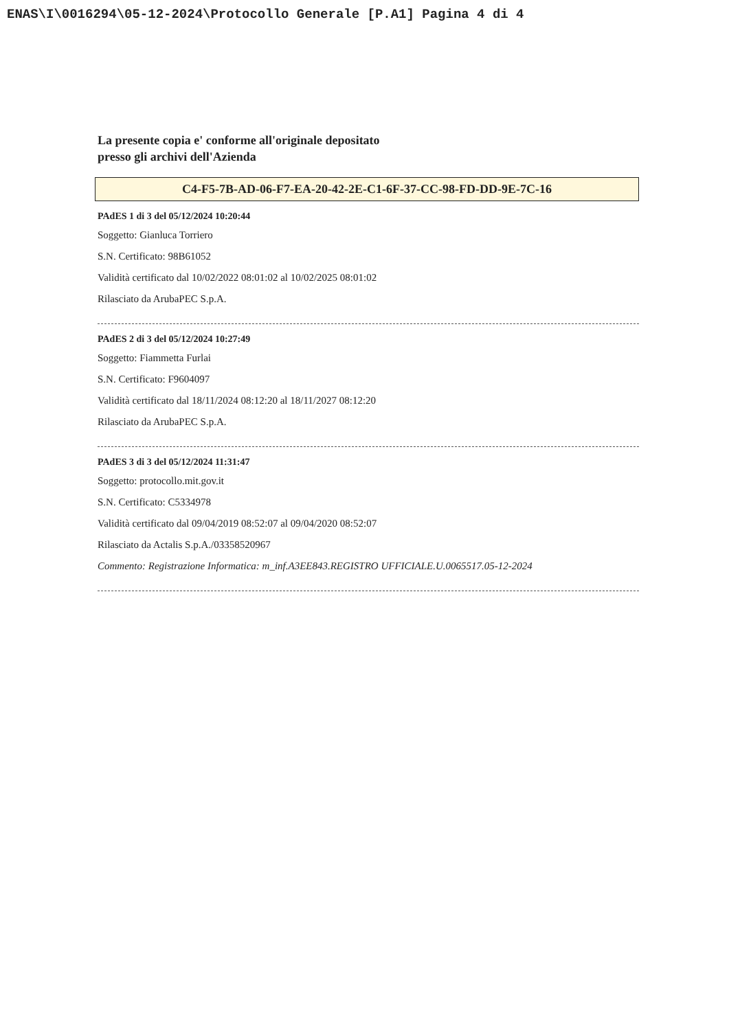ENAS\I\0016294\05-12-2024\Protocollo Generale [P.A1] Pagina 4 di 4
La presente copia e' conforme all'originale depositato
presso gli archivi dell'Azienda
C4-F5-7B-AD-06-F7-EA-20-42-2E-C1-6F-37-CC-98-FD-DD-9E-7C-16
PAdES 1 di 3 del 05/12/2024 10:20:44
Soggetto: Gianluca Torriero
S.N. Certificato: 98B61052
Validità certificato dal 10/02/2022 08:01:02 al 10/02/2025 08:01:02
Rilasciato da ArubaPEC S.p.A.
PAdES 2 di 3 del 05/12/2024 10:27:49
Soggetto: Fiammetta Furlai
S.N. Certificato: F9604097
Validità certificato dal 18/11/2024 08:12:20 al 18/11/2027 08:12:20
Rilasciato da ArubaPEC S.p.A.
PAdES 3 di 3 del 05/12/2024 11:31:47
Soggetto: protocollo.mit.gov.it
S.N. Certificato: C5334978
Validità certificato dal 09/04/2019 08:52:07 al 09/04/2020 08:52:07
Rilasciato da Actalis S.p.A./03358520967
Commento: Registrazione Informatica: m_inf.A3EE843.REGISTRO UFFICIALE.U.0065517.05-12-2024